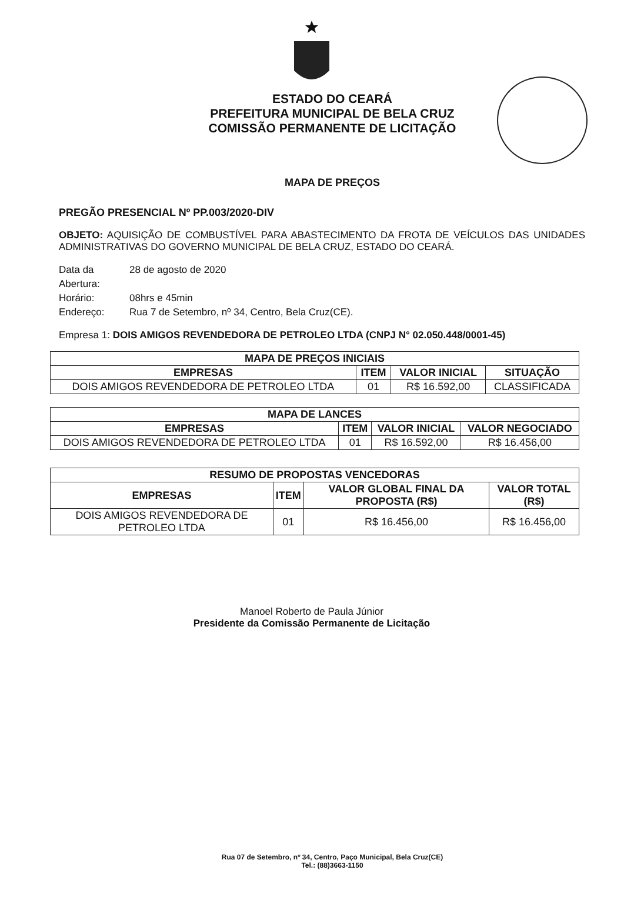ESTADO DO CEARÁ
PREFEITURA MUNICIPAL DE BELA CRUZ
COMISSÃO PERMANENTE DE LICITAÇÃO
MAPA DE PREÇOS
PREGÃO PRESENCIAL Nº PP.003/2020-DIV
OBJETO: AQUISIÇÃO DE COMBUSTÍVEL PARA ABASTECIMENTO DA FROTA DE VEÍCULOS DAS UNIDADES ADMINISTRATIVAS DO GOVERNO MUNICIPAL DE BELA CRUZ, ESTADO DO CEARÁ.
Data da Abertura:
28 de agosto de 2020
Horário:
08hrs e 45min
Endereço:
Rua 7 de Setembro, nº 34, Centro, Bela Cruz(CE).
Empresa 1: DOIS AMIGOS REVENDEDORA DE PETROLEO LTDA (CNPJ N° 02.050.448/0001-45)
| MAPA DE PREÇOS INICIAIS | | | |
| --- | --- | --- | --- |
| EMPRESAS | ITEM | VALOR INICIAL | SITUAÇÃO |
| DOIS AMIGOS REVENDEDORA DE PETROLEO LTDA | 01 | R$ 16.592,00 | CLASSIFICADA |
| MAPA DE LANCES | | | |
| --- | --- | --- | --- |
| EMPRESAS | ITEM | VALOR INICIAL | VALOR NEGOCIADO |
| DOIS AMIGOS REVENDEDORA DE PETROLEO LTDA | 01 | R$ 16.592,00 | R$ 16.456,00 |
| RESUMO DE PROPOSTAS VENCEDORAS | | | |
| --- | --- | --- | --- |
| EMPRESAS | ITEM | VALOR GLOBAL FINAL DA PROPOSTA (R$) | VALOR TOTAL (R$) |
| DOIS AMIGOS REVENDEDORA DE PETROLEO LTDA | 01 | R$ 16.456,00 | R$ 16.456,00 |
Manoel Roberto de Paula Júnior
Presidente da Comissão Permanente de Licitação
Rua 07 de Setembro, nº 34, Centro, Paço Municipal, Bela Cruz(CE)
Tel.: (88)3663-1150